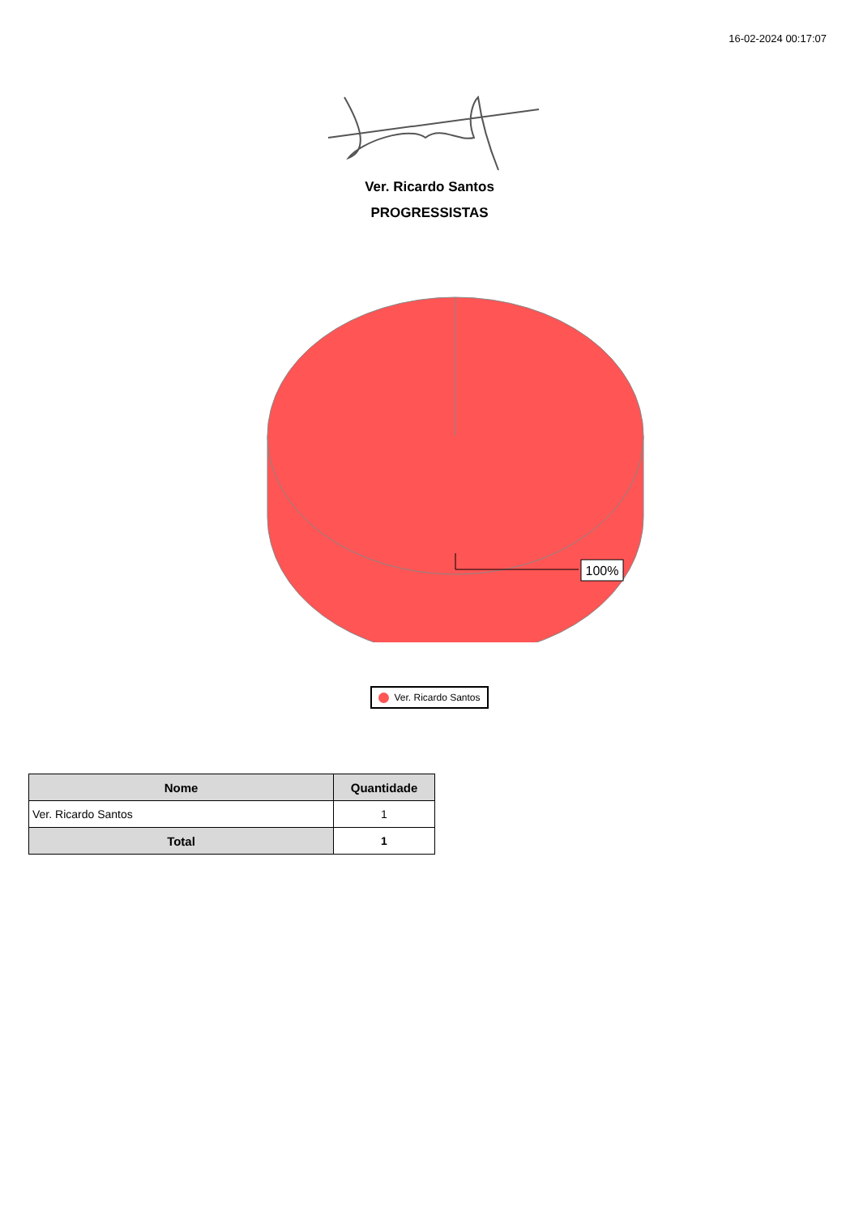16-02-2024 00:17:07
Ver. Ricardo Santos
PROGRESSISTAS
100%
Ver. Ricardo Santos
| Nome | Quantidade |
| --- | --- |
| Ver. Ricardo Santos | 1 |
| Total | 1 |